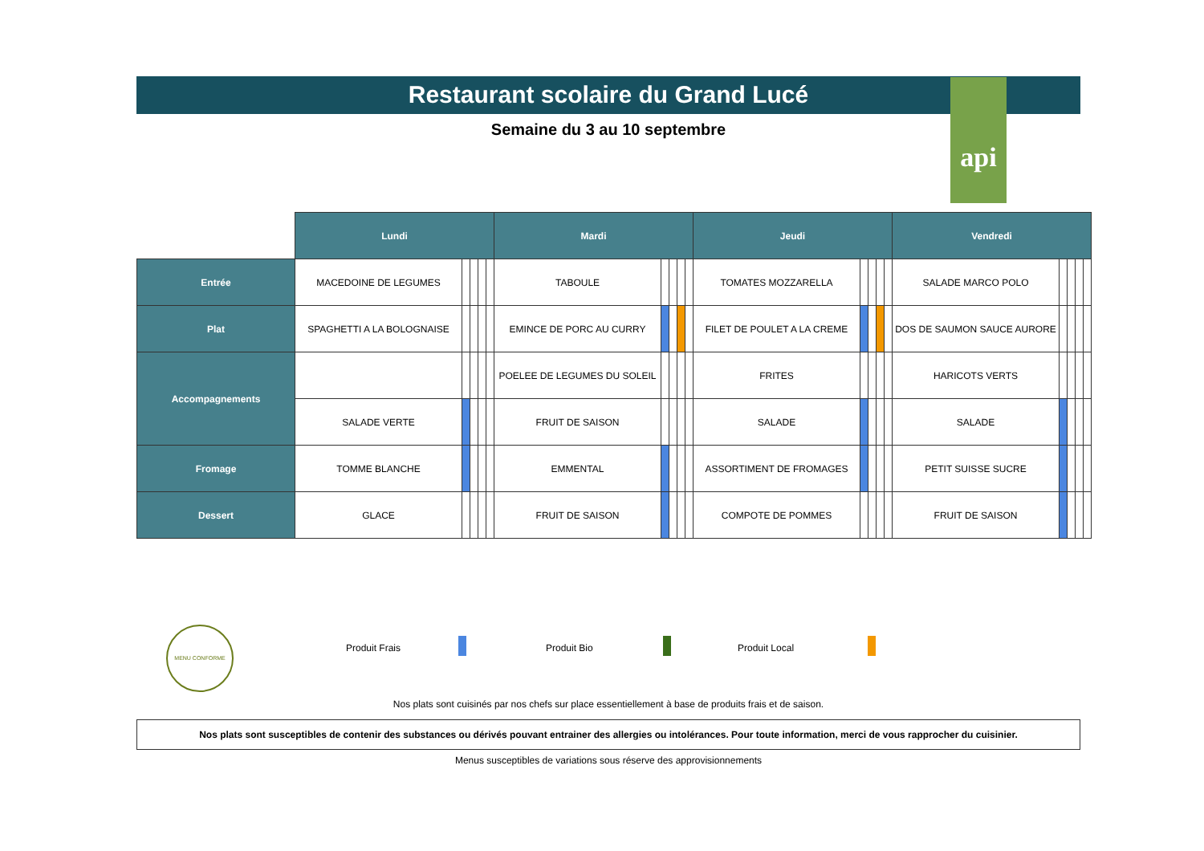api
Restaurant scolaire du Grand Lucé
Semaine du 3 au 10 septembre
| | Lundi | | | | | Mardi | | | | | Jeudi | | | | | Vendredi | | | | |
| --- | --- | --- | --- | --- | --- | --- | --- | --- | --- | --- | --- | --- | --- | --- | --- | --- | --- | --- | --- | --- |
| Entrée | MACEDOINE DE LEGUMES | | | | | TABOULE | | | | | TOMATES MOZZARELLA | | | | | SALADE MARCO POLO | | | | |
| Plat | SPAGHETTI A LA BOLOGNAISE | | | | | EMINCE DE PORC AU CURRY | | | | | FILET DE POULET A LA CREME | | | | | DOS DE SAUMON SAUCE AURORE | | | | |
| Accompagnements | | | | | | POELEE DE LEGUMES DU SOLEIL | | | | | FRITES | | | | | HARICOTS VERTS | | | | |
| | SALADE VERTE | | | | | FRUIT DE SAISON | | | | | SALADE | | | | | SALADE | | | | |
| Fromage | TOMME BLANCHE | | | | | EMMENTAL | | | | | ASSORTIMENT DE FROMAGES | | | | | PETIT SUISSE SUCRE | | | | |
| Dessert | GLACE | | | | | FRUIT DE SAISON | | | | | COMPOTE DE POMMES | | | | | FRUIT DE SAISON | | | | |
MENU CONFORME
Produit Frais Produit Bio Produit Local
Nos plats sont cuisinés par nos chefs sur place essentiellement à base de produits frais et de saison.
Nos plats sont susceptibles de contenir des substances ou dérivés pouvant entrainer des allergies ou intolérances. Pour toute information, merci de vous rapprocher du cuisinier.
Menus susceptibles de variations sous réserve des approvisionnements